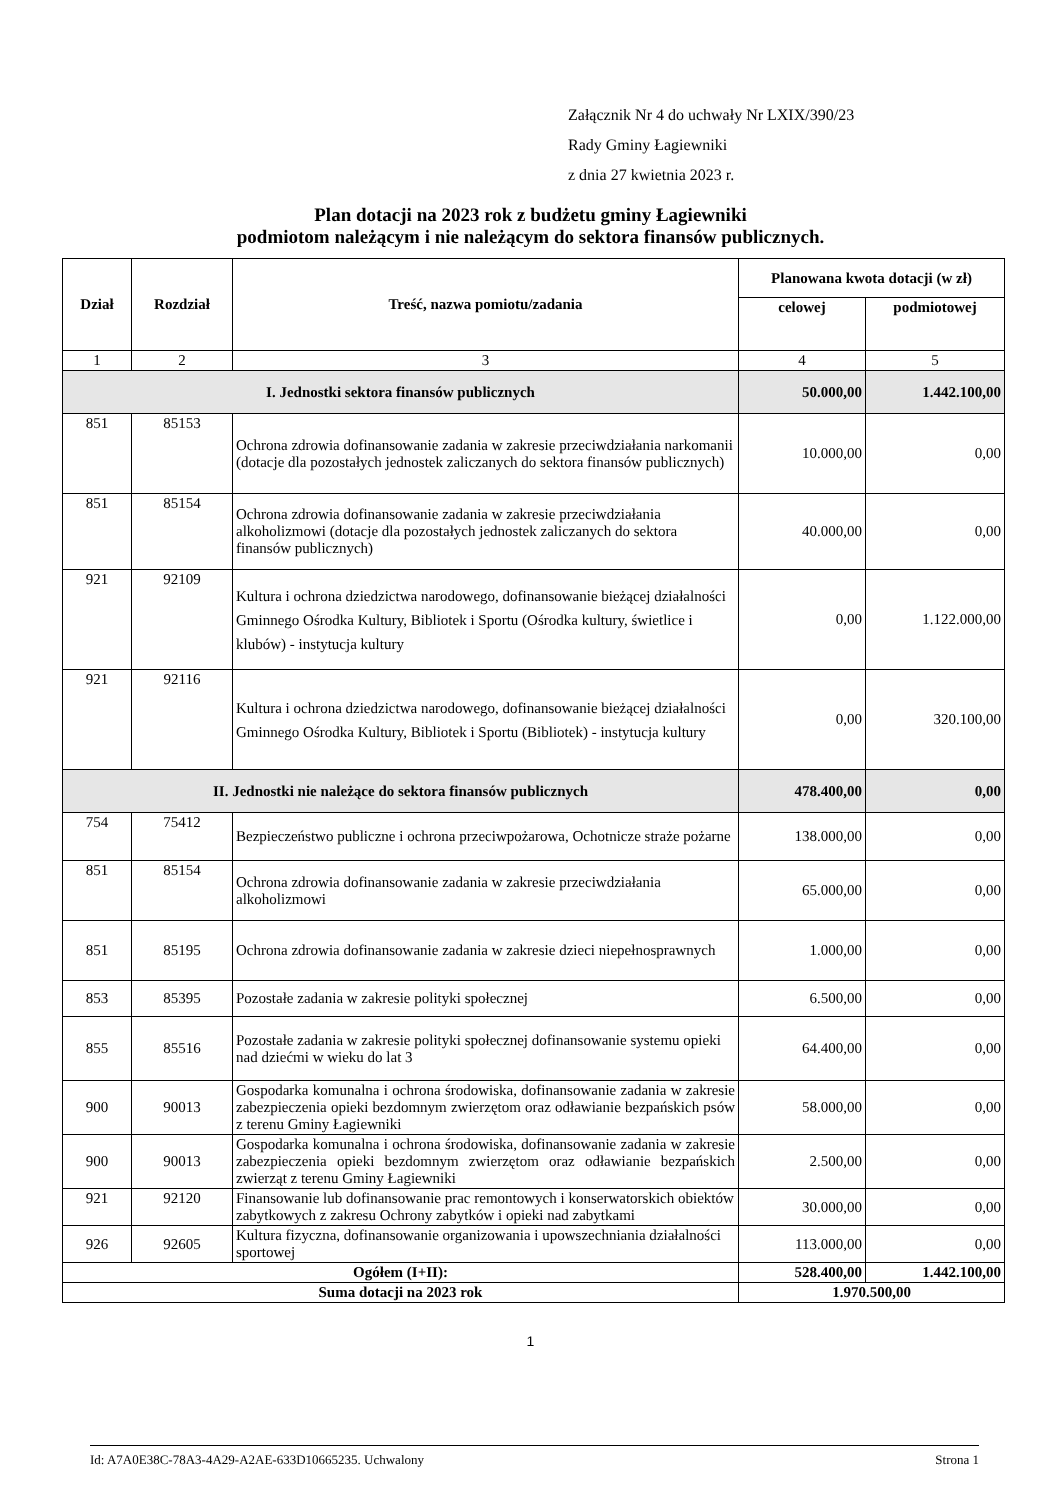Załącznik Nr 4 do uchwały Nr LXIX/390/23
Rady Gminy Łagiewniki
z dnia 27 kwietnia 2023 r.
Plan dotacji na 2023 rok z budżetu gminy Łagiewniki
podmiotom należącym i nie należącym do sektora finansów publicznych.
| Dział | Rozdział | Treść, nazwa pomiotu/zadania | Planowana kwota dotacji (w zł) | |
| --- | --- | --- | --- | --- |
| | | | celowej | podmiotowej |
| 1 | 2 | 3 | 4 | 5 |
| I. Jednostki sektora finansów publicznych | | | 50.000,00 | 1.442.100,00 |
| 851 | 85153 | Ochrona zdrowia dofinansowanie zadania w zakresie przeciwdziałania narkomanii (dotacje dla pozostałych jednostek zaliczanych do sektora finansów publicznych) | 10.000,00 | 0,00 |
| 851 | 85154 | Ochrona zdrowia dofinansowanie zadania w zakresie przeciwdziałania alkoholizmowi (dotacje dla pozostałych jednostek zaliczanych do sektora finansów publicznych) | 40.000,00 | 0,00 |
| 921 | 92109 | Kultura i ochrona dziedzictwa narodowego, dofinansowanie bieżącej działalności Gminnego Ośrodka Kultury, Bibliotek i Sportu (Ośrodka kultury, świetlice i klubów) - instytucja kultury | 0,00 | 1.122.000,00 |
| 921 | 92116 | Kultura i ochrona dziedzictwa narodowego, dofinansowanie bieżącej działalności Gminnego Ośrodka Kultury, Bibliotek i Sportu (Bibliotek) - instytucja kultury | 0,00 | 320.100,00 |
| II. Jednostki nie należące do sektora finansów publicznych | | | 478.400,00 | 0,00 |
| 754 | 75412 | Bezpieczeństwo publiczne i ochrona przeciwpożarowa, Ochotnicze straże pożarne | 138.000,00 | 0,00 |
| 851 | 85154 | Ochrona zdrowia dofinansowanie zadania w zakresie przeciwdziałania alkoholizmowi | 65.000,00 | 0,00 |
| 851 | 85195 | Ochrona zdrowia dofinansowanie zadania w zakresie dzieci niepełnosprawnych | 1.000,00 | 0,00 |
| 853 | 85395 | Pozostałe zadania w zakresie polityki społecznej | 6.500,00 | 0,00 |
| 855 | 85516 | Pozostałe zadania w zakresie polityki społecznej dofinansowanie systemu opieki nad dziećmi w wieku do lat 3 | 64.400,00 | 0,00 |
| 900 | 90013 | Gospodarka komunalna i ochrona środowiska, dofinansowanie zadania w zakresie zabezpieczenia opieki bezdomnym zwierzętom oraz odławianie bezpańskich psów z terenu Gminy Łagiewniki | 58.000,00 | 0,00 |
| 900 | 90013 | Gospodarka komunalna i ochrona środowiska, dofinansowanie zadania w zakresie zabezpieczenia opieki bezdomnym zwierzętom oraz odławianie bezpańskich zwierząt z terenu Gminy Łagiewniki | 2.500,00 | 0,00 |
| 921 | 92120 | Finansowanie lub dofinansowanie prac remontowych i konserwatorskich obiektów zabytkowych z zakresu Ochrony zabytków i opieki nad zabytkami | 30.000,00 | 0,00 |
| 926 | 92605 | Kultura fizyczna, dofinansowanie organizowania i upowszechniania działalności sportowej | 113.000,00 | 0,00 |
| Ogółem (I+II): | | | 528.400,00 | 1.442.100,00 |
| Suma dotacji na 2023 rok | | | 1.970.500,00 | |
1
Id: A7A0E38C-78A3-4A29-A2AE-633D10665235. Uchwalony Strona 1